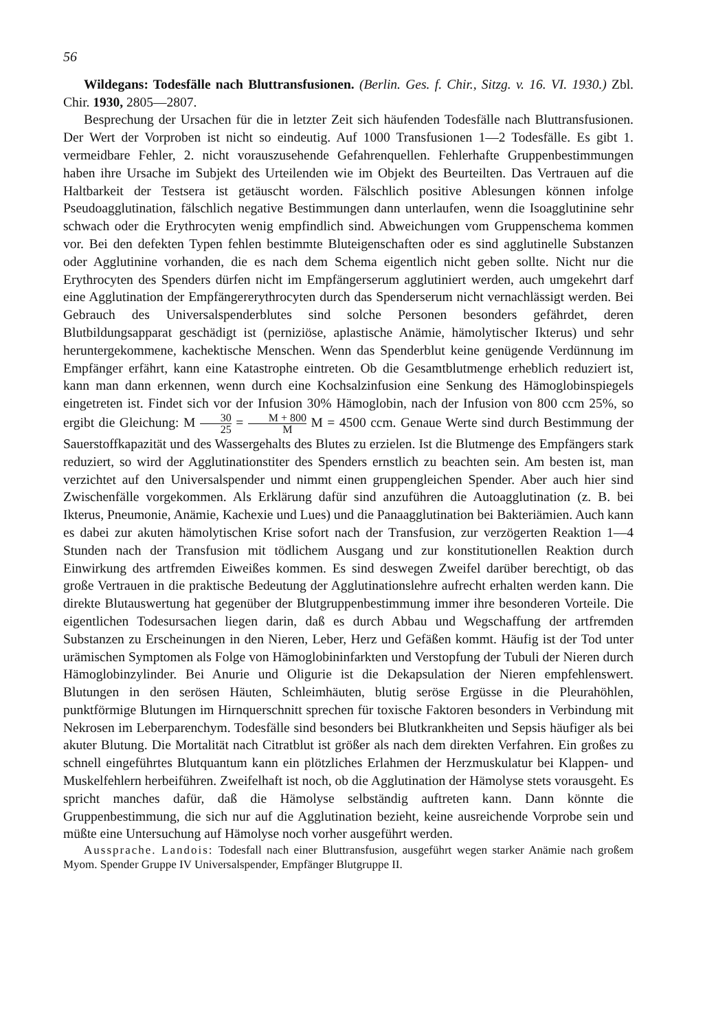56
Wildegans: Todesfälle nach Bluttransfusionen. (Berlin. Ges. f. Chir., Sitzg. v. 16. VI. 1930.) Zbl. Chir. 1930, 2805—2807.
Besprechung der Ursachen für die in letzter Zeit sich häufenden Todesfälle nach Bluttransfusionen. Der Wert der Vorproben ist nicht so eindeutig. Auf 1000 Transfusionen 1—2 Todesfälle. Es gibt 1. vermeidbare Fehler, 2. nicht vorauszusehende Gefahrenquellen. Fehlerhafte Gruppenbestimmungen haben ihre Ursache im Subjekt des Urteilenden wie im Objekt des Beurteilten. Das Vertrauen auf die Haltbarkeit der Testsera ist getäuscht worden. Fälschlich positive Ablesungen können infolge Pseudoagglutination, fälschlich negative Bestimmungen dann unterlaufen, wenn die Isoagglutinine sehr schwach oder die Erythrocyten wenig empfindlich sind. Abweichungen vom Gruppenschema kommen vor. Bei den defekten Typen fehlen bestimmte Bluteigenschaften oder es sind agglutinelle Substanzen oder Agglutinine vorhanden, die es nach dem Schema eigentlich nicht geben sollte. Nicht nur die Erythrocyten des Spenders dürfen nicht im Empfängerserum agglutiniert werden, auch umgekehrt darf eine Agglutination der Empfängererythrocyten durch das Spenderserum nicht vernachlässigt werden. Bei Gebrauch des Universalspenderblutes sind solche Personen besonders gefährdet, deren Blutbildungsapparat geschädigt ist (perniziöse, aplastische Anämie, hämolytischer Ikterus) und sehr heruntergekommene, kachektische Menschen. Wenn das Spenderblut keine genügende Verdünnung im Empfänger erfährt, kann eine Katastrophe eintreten. Ob die Gesamtblutmenge erheblich reduziert ist, kann man dann erkennen, wenn durch eine Kochsalzinfusion eine Senkung des Hämoglobinspiegels eingetreten ist. Findet sich vor der Infusion 30% Hämoglobin, nach der Infusion von 800 ccm 25%, so ergibt die Gleichung: M 30 25 = M + 800 M M = 4500 ccm. Genaue Werte sind durch Bestimmung der Sauerstoffkapazität und des Wassergehalts des Blutes zu erzielen. Ist die Blutmenge des Empfängers stark reduziert, so wird der Agglutinationstiter des Spenders ernstlich zu beachten sein. Am besten ist, man verzichtet auf den Universalspender und nimmt einen gruppengleichen Spender. Aber auch hier sind Zwischenfälle vorgekommen. Als Erklärung dafür sind anzuführen die Autoagglutination (z. B. bei Ikterus, Pneumonie, Anämie, Kachexie und Lues) und die Panaagglutination bei Bakteriämien. Auch kann es dabei zur akuten hämolytischen Krise sofort nach der Transfusion, zur verzögerten Reaktion 1—4 Stunden nach der Transfusion mit tödlichem Ausgang und zur konstitutionellen Reaktion durch Einwirkung des artfremden Eiweißes kommen. Es sind deswegen Zweifel darüber berechtigt, ob das große Vertrauen in die praktische Bedeutung der Agglutinationslehre aufrecht erhalten werden kann. Die direkte Blutauswertung hat gegenüber der Blutgruppenbestimmung immer ihre besonderen Vorteile. Die eigentlichen Todesursachen liegen darin, daß es durch Abbau und Wegschaffung der artfremden Substanzen zu Erscheinungen in den Nieren, Leber, Herz und Gefäßen kommt. Häufig ist der Tod unter urämischen Symptomen als Folge von Hämoglobininfarkten und Verstopfung der Tubuli der Nieren durch Hämoglobinzylinder. Bei Anurie und Oligurie ist die Dekapsulation der Nieren empfehlenswert. Blutungen in den serösen Häuten, Schleimhäuten, blutig seröse Ergüsse in die Pleurahöhlen, punktförmige Blutungen im Hirnquerschnitt sprechen für toxische Faktoren besonders in Verbindung mit Nekrosen im Leberparenchym. Todesfälle sind besonders bei Blutkrankheiten und Sepsis häufiger als bei akuter Blutung. Die Mortalität nach Citratblut ist größer als nach dem direkten Verfahren. Ein großes zu schnell eingeführtes Blutquantum kann ein plötzliches Erlahmen der Herzmuskulatur bei Klappen- und Muskelfehlern herbeiführen. Zweifelhaft ist noch, ob die Agglutination der Hämolyse stets vorausgeht. Es spricht manches dafür, daß die Hämolyse selbständig auftreten kann. Dann könnte die Gruppenbestimmung, die sich nur auf die Agglutination bezieht, keine ausreichende Vorprobe sein und müßte eine Untersuchung auf Hämolyse noch vorher ausgeführt werden.
Aussprache. Landois: Todesfall nach einer Bluttransfusion, ausgeführt wegen starker Anämie nach großem Myom. Spender Gruppe IV Universalspender, Empfänger Blutgruppe II.